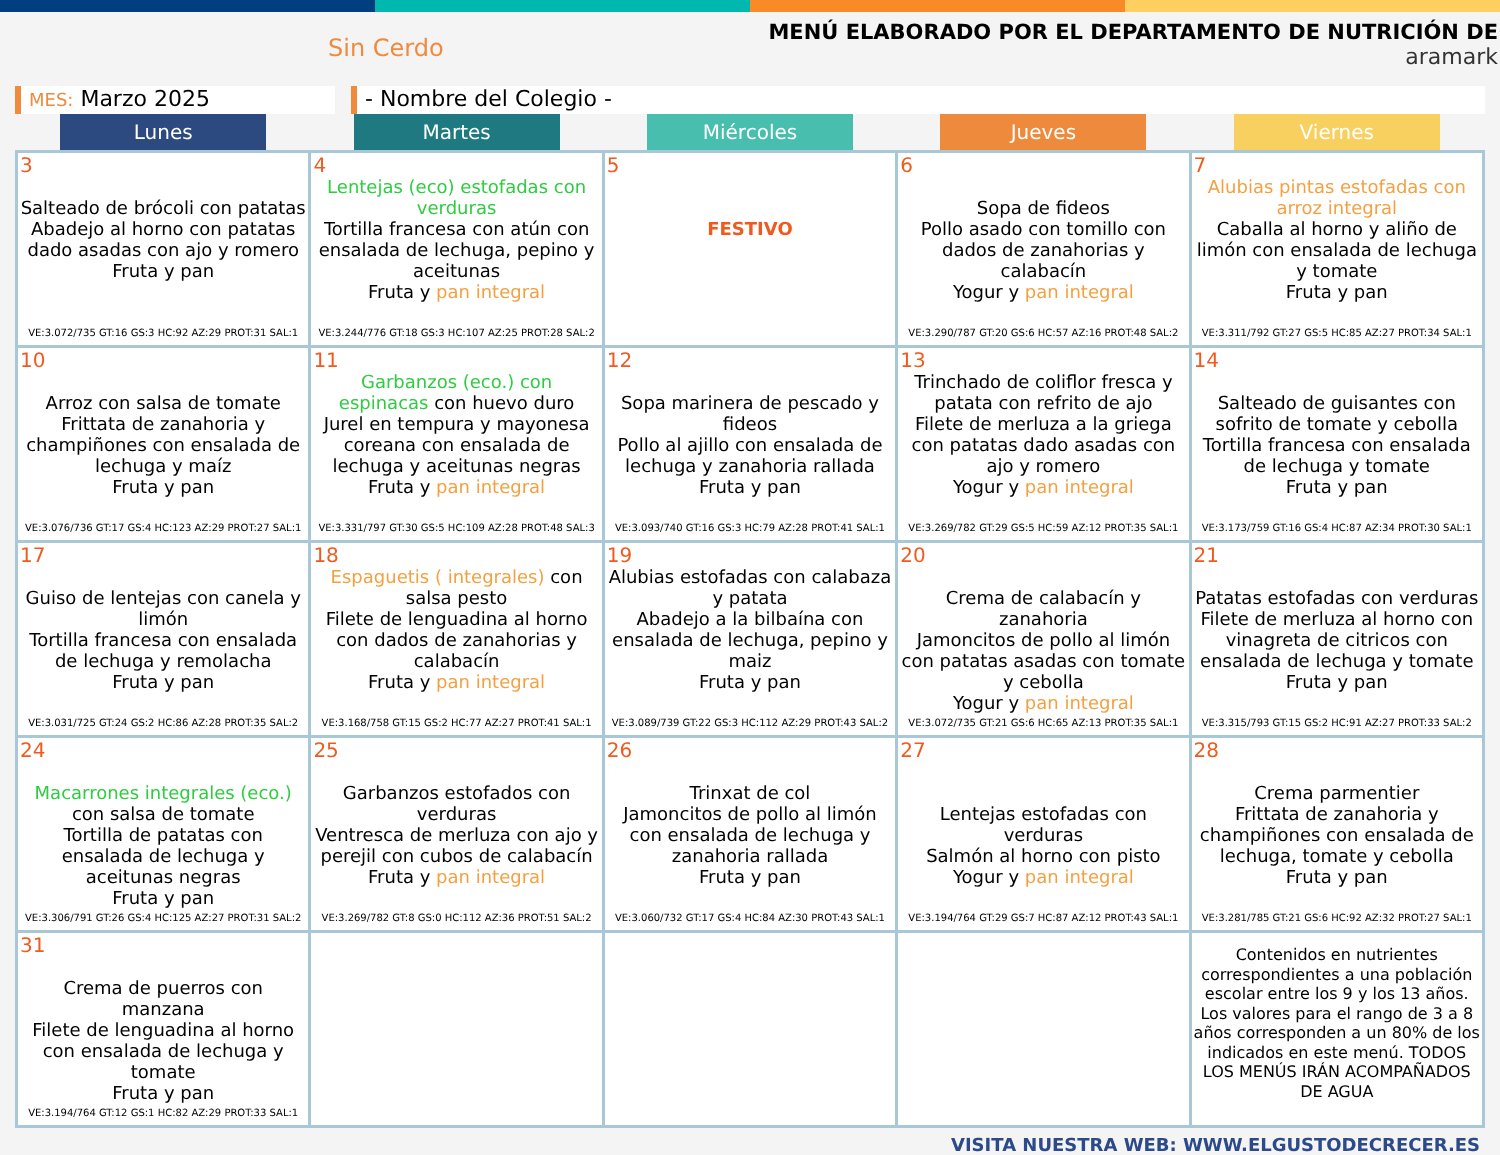Sin Cerdo
MENÚ ELABORADO POR EL DEPARTAMENTO DE NUTRICIÓN DE
aramark
MES: Marzo 2025 - Nombre del Colegio -
| Lunes | Martes | Miércoles | Jueves | Viernes |
| --- | --- | --- | --- | --- |
| 3 Salteado de brócoli con patatas Abadejo al horno con patatas dado asadas con ajo y romero Fruta y pan VE:3.072/735 GT:16 GS:3 HC:92 AZ:29 PROT:31 SAL:1 | 4 Lentejas (eco) estofadas con verduras Tortilla francesa con atún con ensalada de lechuga, pepino y aceitunas Fruta y pan integral VE:3.244/776 GT:18 GS:3 HC:107 AZ:25 PROT:28 SAL:2 | 5 FESTIVO | 6 Sopa de fideos Pollo asado con tomillo con dados de zanahorias y calabacín Yogur y pan integral VE:3.290/787 GT:20 GS:6 HC:57 AZ:16 PROT:48 SAL:2 | 7 Alubias pintas estofadas con arroz integral Caballa al horno y aliño de limón con ensalada de lechuga y tomate Fruta y pan VE:3.311/792 GT:27 GS:5 HC:85 AZ:27 PROT:34 SAL:1 |
| 10 Arroz con salsa de tomate Frittata de zanahoria y champiñones con ensalada de lechuga y maíz Fruta y pan VE:3.076/736 GT:17 GS:4 HC:123 AZ:29 PROT:27 SAL:1 | 11 Garbanzos (eco.) con espinacas con huevo duro Jurel en tempura y mayonesa coreana con ensalada de lechuga y aceitunas negras Fruta y pan integral VE:3.331/797 GT:30 GS:5 HC:109 AZ:28 PROT:48 SAL:3 | 12 Sopa marinera de pescado y fideos Pollo al ajillo con ensalada de lechuga y zanahoria rallada Fruta y pan VE:3.093/740 GT:16 GS:3 HC:79 AZ:28 PROT:41 SAL:1 | 13 Trinchado de coliflor fresca y patata con refrito de ajo Filete de merluza a la griega con patatas dado asadas con ajo y romero Yogur y pan integral VE:3.269/782 GT:29 GS:5 HC:59 AZ:12 PROT:35 SAL:1 | 14 Salteado de guisantes con sofrito de tomate y cebolla Tortilla francesa con ensalada de lechuga y tomate Fruta y pan VE:3.173/759 GT:16 GS:4 HC:87 AZ:34 PROT:30 SAL:1 |
| 17 Guiso de lentejas con canela y limón Tortilla francesa con ensalada de lechuga y remolacha Fruta y pan VE:3.031/725 GT:24 GS:2 HC:86 AZ:28 PROT:35 SAL:2 | 18 Espaguetis ( integrales) con salsa pesto Filete de lenguadina al horno con dados de zanahorias y calabacín Fruta y pan integral VE:3.168/758 GT:15 GS:2 HC:77 AZ:27 PROT:41 SAL:1 | 19 Alubias estofadas con calabaza y patata Abadejo a la bilbaína con ensalada de lechuga, pepino y maiz Fruta y pan VE:3.089/739 GT:22 GS:3 HC:112 AZ:29 PROT:43 SAL:2 | 20 Crema de calabacín y zanahoria Jamoncitos de pollo al limón con patatas asadas con tomate y cebolla Yogur y pan integral VE:3.072/735 GT:21 GS:6 HC:65 AZ:13 PROT:35 SAL:1 | 21 Patatas estofadas con verduras Filete de merluza al horno con vinagreta de citricos con ensalada de lechuga y tomate Fruta y pan VE:3.315/793 GT:15 GS:2 HC:91 AZ:27 PROT:33 SAL:2 |
| 24 Macarrones integrales (eco.) con salsa de tomate Tortilla de patatas con ensalada de lechuga y aceitunas negras Fruta y pan VE:3.306/791 GT:26 GS:4 HC:125 AZ:27 PROT:31 SAL:2 | 25 Garbanzos estofados con verduras Ventresca de merluza con ajo y perejil con cubos de calabacín Fruta y pan integral VE:3.269/782 GT:8 GS:0 HC:112 AZ:36 PROT:51 SAL:2 | 26 Trinxat de col Jamoncitos de pollo al limón con ensalada de lechuga y zanahoria rallada Fruta y pan VE:3.060/732 GT:17 GS:4 HC:84 AZ:30 PROT:43 SAL:1 | 27 Lentejas estofadas con verduras Salmón al horno con pisto Yogur y pan integral VE:3.194/764 GT:29 GS:7 HC:87 AZ:12 PROT:43 SAL:1 | 28 Crema parmentier Frittata de zanahoria y champiñones con ensalada de lechuga, tomate y cebolla Fruta y pan VE:3.281/785 GT:21 GS:6 HC:92 AZ:32 PROT:27 SAL:1 |
| 31 Crema de puerros con manzana Filete de lenguadina al horno con ensalada de lechuga y tomate Fruta y pan VE:3.194/764 GT:12 GS:1 HC:82 AZ:29 PROT:33 SAL:1 | | | | Contenidos en nutrientes correspondientes a una población escolar entre los 9 y los 13 años. Los valores para el rango de 3 a 8 años corresponden a un 80% de los indicados en este menú. TODOS LOS MENÚS IRÁN ACOMPAÑADOS DE AGUA |
VISITA NUESTRA WEB: WWW.ELGUSTODECRECER.ES